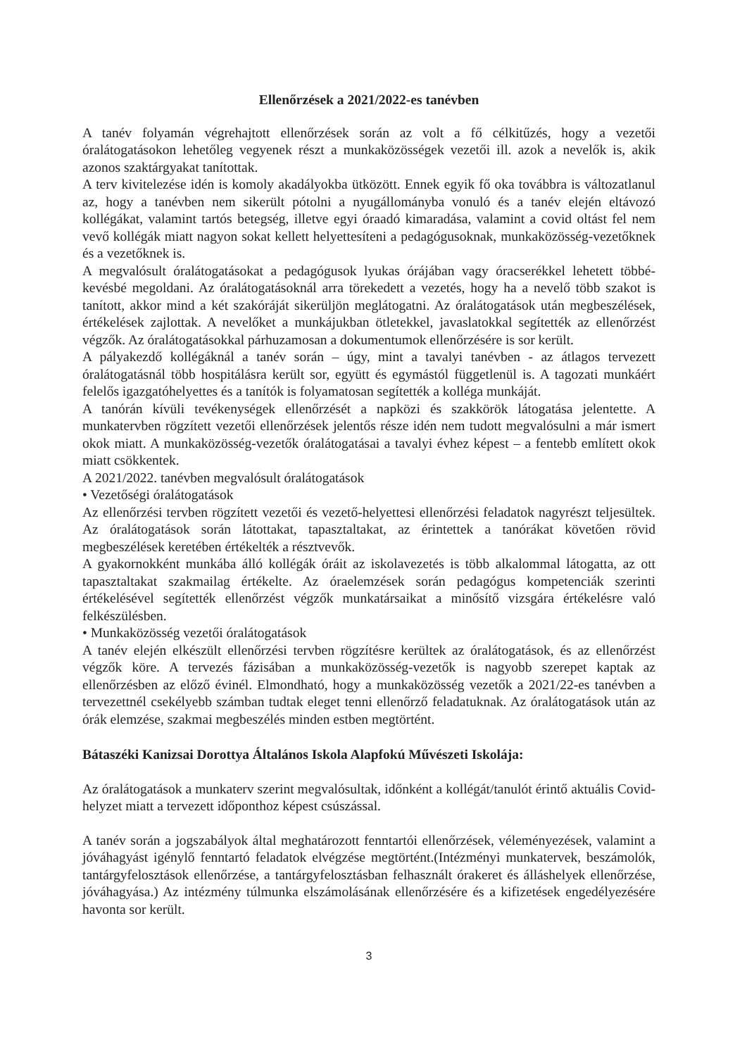Ellenőrzések a 2021/2022-es tanévben
A tanév folyamán végrehajtott ellenőrzések során az volt a fő célkitűzés, hogy a vezetői óralátogatásokon lehetőleg vegyenek részt a munkaközösségek vezetői ill. azok a nevelők is, akik azonos szaktárgyakat tanítottak.
A terv kivitelezése idén is komoly akadályokba ütközött. Ennek egyik fő oka továbbra is változatlanul az, hogy a tanévben nem sikerült pótolni a nyugállományba vonuló és a tanév elején eltávozó kollégákat, valamint tartós betegség, illetve egyi óraadó kimaradása, valamint a covid oltást fel nem vevő kollégák miatt nagyon sokat kellett helyettesíteni a pedagógusoknak, munkaközösség-vezetőknek és a vezetőknek is.
A megvalósult óralátogatásokat a pedagógusok lyukas órájában vagy óracserékkel lehetett többé-kevésbé megoldani. Az óralátogatásoknál arra törekedett a vezetés, hogy ha a nevelő több szakot is tanított, akkor mind a két szakóráját sikerüljön meglátogatni. Az óralátogatások után megbeszélések, értékelések zajlottak. A nevelőket a munkájukban ötletekkel, javaslatokkal segítették az ellenőrzést végzők. Az óralátogatásokkal párhuzamosan a dokumentumok ellenőrzésére is sor került.
A pályakezdő kollégáknál a tanév során – úgy, mint a tavalyi tanévben - az átlagos tervezett óralátogatásnál több hospitálásra került sor, együtt és egymástól függetlenül is. A tagozati munkáért felelős igazgatóhelyettes és a tanítók is folyamatosan segítették a kolléga munkáját.
A tanórán kívüli tevékenységek ellenőrzését a napközi és szakkörök látogatása jelentette. A munkatervben rögzített vezetői ellenőrzések jelentős része idén nem tudott megvalósulni a már ismert okok miatt. A munkaközösség-vezetők óralátogatásai a tavalyi évhez képest – a fentebb említett okok miatt csökkentek.
A 2021/2022. tanévben megvalósult óralátogatások
• Vezetőségi óralátogatások
Az ellenőrzési tervben rögzített vezetői és vezető-helyettesi ellenőrzési feladatok nagyrészt teljesültek. Az óralátogatások során látottakat, tapasztaltakat, az érintettek a tanórákat követően rövid megbeszélések keretében értékelték a résztvevők.
A gyakornokként munkába álló kollégák óráit az iskolavezetés is több alkalommal látogatta, az ott tapasztaltakat szakmailag értékelte. Az óraelemzések során pedagógus kompetenciák szerinti értékelésével segítették ellenőrzést végzők munkatársaikat a minősítő vizsgára értékelésre való felkészülésben.
• Munkaközösség vezetői óralátogatások
A tanév elején elkészült ellenőrzési tervben rögzítésre kerültek az óralátogatások, és az ellenőrzést végzők köre. A tervezés fázisában a munkaközösség-vezetők is nagyobb szerepet kaptak az ellenőrzésben az előző évinél. Elmondható, hogy a munkaközösség vezetők a 2021/22-es tanévben a tervezettnél csekélyebb számban tudtak eleget tenni ellenőrző feladatuknak. Az óralátogatások után az órák elemzése, szakmai megbeszélés minden estben megtörtént.
Bátaszéki Kanizsai Dorottya Általános Iskola Alapfokú Művészeti Iskolája:
Az óralátogatások a munkaterv szerint megvalósultak, időnként a kollégát/tanulót érintő aktuális Covid- helyzet miatt a tervezett időponthoz képest csúszással.
A tanév során a jogszabályok által meghatározott fenntartói ellenőrzések, véleményezések, valamint a jóváhagyást igénylő fenntartó feladatok elvégzése megtörtént.(Intézményi munkatervek, beszámolók, tantárgyfelosztások ellenőrzése, a tantárgyfelosztásban felhasznált órakeret és álláshelyek ellenőrzése, jóváhagyása.) Az intézmény túlmunka elszámolásának ellenőrzésére és a kifizetések engedélyezésére havonta sor került.
3